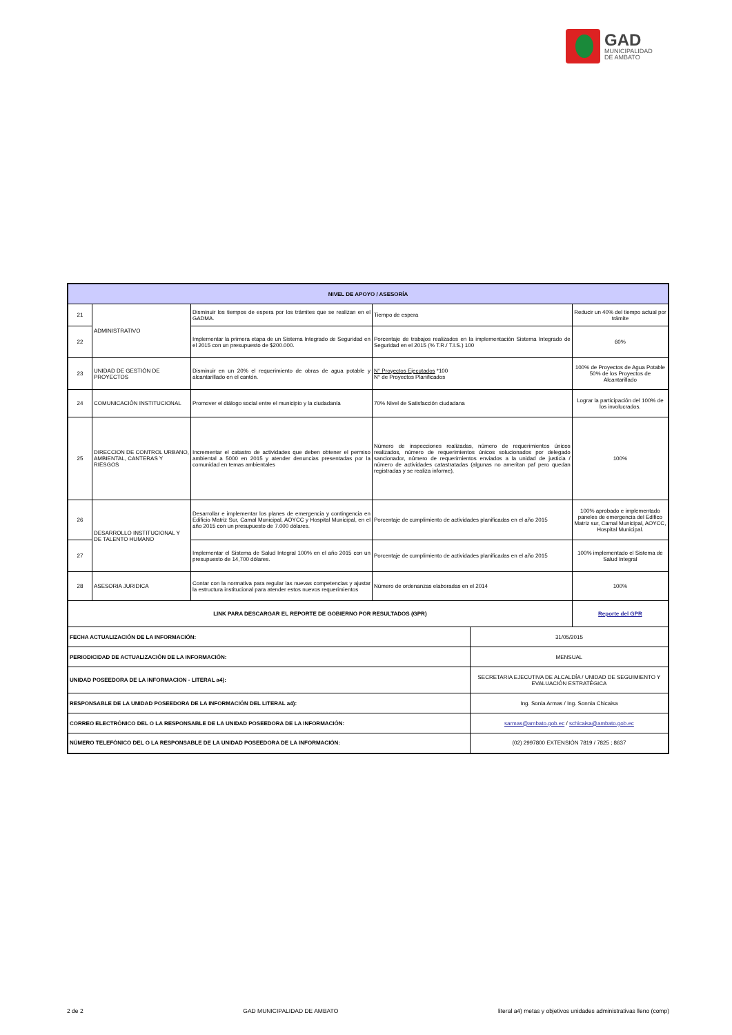GAD
MUNICIPALIDAD
DE AMBATO
| NIVEL DE APOYO / ASESORÍA | | | | | |
| --- | --- | --- | --- | --- | --- |
| 21 | ADMINISTRATIVO | Disminuir los tiempos de espera por los trámites que se realizan en el GADMA. | Tiempo de espera | | Reducir un 40% del tiempo actual por trámite |
| 22 | | Implementar la primera etapa de un Sistema Integrado de Seguridad en el 2015 con un presupuesto de $200.000. | Porcentaje de trabajos realizados en la implementación Sistema Integrado de Seguridad en el 2015 (% T.R./ T.I.S.) 100 | | 60% |
| 23 | UNIDAD DE GESTIÓN DE PROYECTOS | Disminuir en un 20% el requerimiento de obras de agua potable y alcantarillado en el cantón. | N° Proyectos Ejecutados *100 N° de Proyectos Planificados | | 100% de Proyectos de Agua Potable 50% de los Proyectos de Alcantarillado |
| 24 | COMUNICACIÓN INSTITUCIONAL | Promover el diálogo social entre el municipio y la ciudadanía | 70% Nivel de Satisfacción ciudadana | | Lograr la participación del 100% de los involucrados. |
| 25 | DIRECCION DE CONTROL URBANO, AMBIENTAL, CANTERAS Y RIESGOS | Incrementar el catastro de actividades que deben obtener el permiso ambiental a 5000 en 2015 y atender denuncias presentadas por la comunidad en temas ambientales | Número de inspecciones realizadas, número de requerimientos únicos realizados, número de requerimientos únicos solucionados por delegado sancionador, número de requerimientos enviados a la unidad de justicia / número de actividades catastratadas (algunas no ameritan paf pero quedan registradas y se realiza informe), | | 100% |
| 26 | DESARROLLO INSTITUCIONAL Y DE TALENTO HUMANO | Desarrollar e implementar los planes de emergencia y contingencia en Edificio Matriz Sur, Camal Municipal, AOYCC y Hospital Municipal, en el año 2015 con un presupuesto de 7.000 dólares. | Porcentaje de cumplimiento de actividades planificadas en el año 2015 | | 100% aprobado e implementado paneles de emergencia del Edifico Matriz sur, Camal Municipal, AOYCC, Hospital Municipal. |
| 27 | | Implementar el Sistema de Salud Integral 100% en el año 2015 con un presupuesto de 14,700 dólares. | Porcentaje de cumplimiento de actividades planificadas en el año 2015 | | 100% implementado el Sistema de Salud Integral |
| 28 | ASESORIA JURIDICA | Contar con la normativa para regular las nuevas competencias y ajustar la estructura institucional para atender estos nuevos requerimientos | Número de ordenanzas elaboradas en el 2014 | | 100% |
| LINK PARA DESCARGAR EL REPORTE DE GOBIERNO POR RESULTADOS (GPR) | | | | | Reporte del GPR |
| FECHA ACTUALIZACIÓN DE LA INFORMACIÓN: | | | | 31/05/2015 | |
| PERIODICIDAD DE ACTUALIZACIÓN DE LA INFORMACIÓN: | | | | MENSUAL | |
| UNIDAD POSEEDORA DE LA INFORMACION - LITERAL a4): | | | | SECRETARIA EJECUTIVA DE ALCALDÍA / UNIDAD DE SEGUIMIENTO Y EVALUACIÓN ESTRATÉGICA | |
| RESPONSABLE DE LA UNIDAD POSEEDORA DE LA INFORMACIÓN DEL LITERAL a4): | | | | Ing. Sonia Armas / Ing. Sonnia Chicaisa | |
| CORREO ELECTRÓNICO DEL O LA RESPONSABLE DE LA UNIDAD POSEEDORA DE LA INFORMACIÓN: | | | | sarmas@ambato.gob.ec / schicaisa@ambato.gob.ec | |
| NÚMERO TELEFÓNICO DEL O LA RESPONSABLE DE LA UNIDAD POSEEDORA DE LA INFORMACIÓN: | | | | (02) 2997800 EXTENSIÓN 7819 / 7825 ; 8637 | |
2 de 2 GAD MUNICIPALIDAD DE AMBATO literal a4) metas y objetivos unidades administrativas lleno (comp)